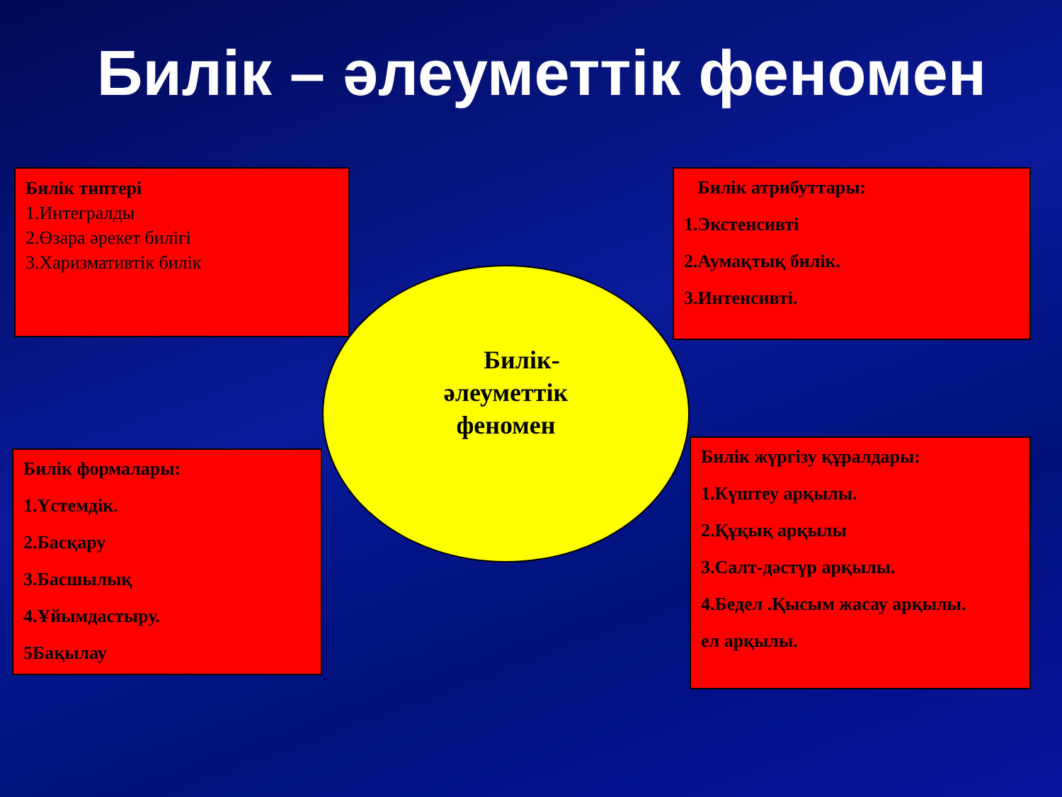Билік – әлеуметтік феномен
Билік типтері
1.Интегралды
2.Өзара әрекет билігі
3.Харизмативтік билік
Билік атрибуттары:
1.Экстенсивті
2.Аумақтық билік.
3.Интенсивті.
Билік-
әлеуметтік
феномен
Билік формалары:
1.Үстемдік.
2.Басқару
3.Басшылық
4.Ұйымдастыру.
5Бақылау
Билік жүргізу құралдары:
1.Күштеу арқылы.
2.Құқық арқылы
3.Салт-дәстүр арқылы.
4.Бедел .Қысым жасау арқылы.
ел арқылы.